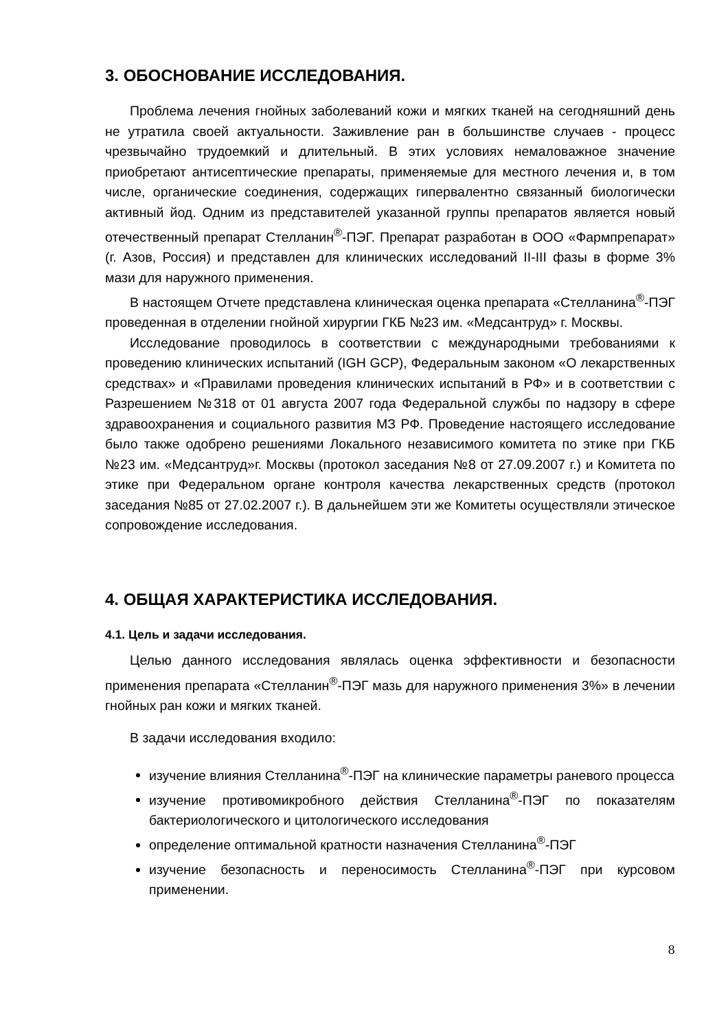3. ОБОСНОВАНИЕ ИССЛЕДОВАНИЯ.
Проблема лечения гнойных заболеваний кожи и мягких тканей на сегодняшний день не утратила своей актуальности. Заживление ран в большинстве случаев - процесс чрезвычайно трудоемкий и длительный. В этих условиях немаловажное значение приобретают антисептические препараты, применяемые для местного лечения и, в том числе, органические соединения, содержащих гипервалентно связанный биологически активный йод. Одним из представителей указанной группы препаратов является новый отечественный препарат Стелланин<sup>®</sup>-ПЭГ. Препарат разработан в ООО «Фармпрепарат» (г. Азов, Россия) и представлен для клинических исследований II-III фазы в форме 3% мази для наружного применения.
В настоящем Отчете представлена клиническая оценка препарата «Стелланина<sup>®</sup>-ПЭГ проведенная в отделении гнойной хирургии ГКБ №23 им. «Медсантруд» г. Москвы.
Исследование проводилось в соответствии с международными требованиями к проведению клинических испытаний (IGH GCP), Федеральным законом «О лекарственных средствах» и «Правилами проведения клинических испытаний в РФ» и в соответствии с Разрешением №318 от 01 августа 2007 года Федеральной службы по надзору в сфере здравоохранения и социального развития МЗ РФ. Проведение настоящего исследование было также одобрено решениями Локального независимого комитета по этике при ГКБ №23 им. «Медсантруд»г. Москвы (протокол заседания №8 от 27.09.2007 г.) и Комитета по этике при Федеральном органе контроля качества лекарственных средств (протокол заседания №85 от 27.02.2007 г.). В дальнейшем эти же Комитеты осуществляли этическое сопровождение исследования.
4. ОБЩАЯ ХАРАКТЕРИСТИКА ИССЛЕДОВАНИЯ.
4.1. Цель и задачи исследования.
Целью данного исследования являлась оценка эффективности и безопасности применения препарата «Стелланин<sup>®</sup>-ПЭГ мазь для наружного применения 3%» в лечении гнойных ран кожи и мягких тканей.
В задачи исследования входило:
изучение влияния Стелланина<sup>®</sup>-ПЭГ на клинические параметры раневого процесса
изучение противомикробного действия Стелланина<sup>®</sup>-ПЭГ по показателям бактериологического и цитологического исследования
определение оптимальной кратности назначения Стелланина<sup>®</sup>-ПЭГ
изучение безопасность и переносимость Стелланина<sup>®</sup>-ПЭГ при курсовом применении.
8